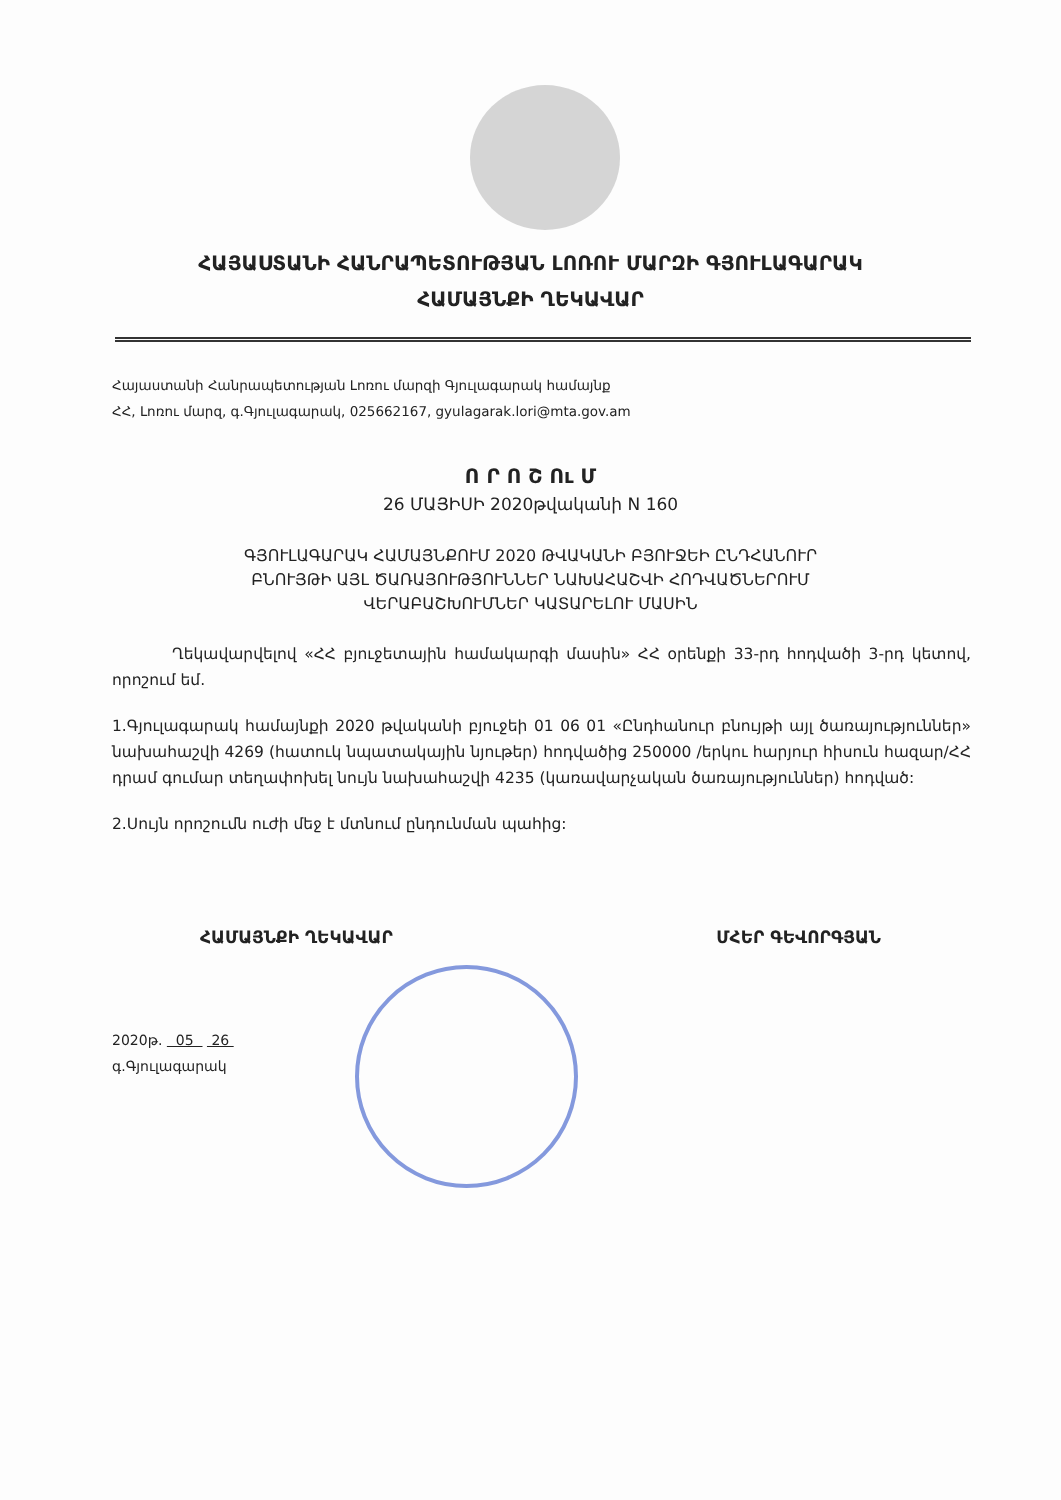ՀԱՅԱՍՏԱՆԻ ՀԱՆՐԱՊԵՏՈՒԹՅԱՆ ԼՈՌՈՒ ՄԱՐԶԻ ԳՅՈՒԼԱԳԱՐԱԿ
ՀԱՄԱՅՆՔԻ ՂԵԿԱՎԱՐ
Հայաստանի Հանրապետության Լոռու մարզի Գյուլագարակ համայնք
ՀՀ, Լոռու մարզ, գ.Գյուլագարակ, 025662167, gyulagarak.lori@mta.gov.am
Ո Ր Ո Շ Ու Մ
26 ՄԱՅԻՍԻ 2020թվականի N 160
ԳՅՈՒԼԱԳԱՐԱԿ ՀԱՄԱՅՆՔՈՒՄ 2020 ԹՎԱԿԱՆԻ ԲՅՈՒՋԵԻ ԸՆԴՀԱՆՈՒՐ
ԲՆՈՒՅԹԻ ԱՅԼ ԾԱՌԱՅՈՒԹՅՈՒՆՆԵՐ ՆԱԽԱՀԱՇՎԻ ՀՈԴՎԱԾՆԵՐՈՒՄ
ՎԵՐԱԲԱՇԽՈՒՄՆԵՐ ԿԱՏԱՐԵԼՈՒ ՄԱՍԻՆ
Ղեկավարվելով «ՀՀ բյուջետային համակարգի մասին» ՀՀ օրենքի 33-րդ հոդվածի 3-րդ կետով, որոշում եմ.
1.Գյուլագարակ համայնքի 2020 թվականի բյուջեի 01 06 01 «Ընդհանուր բնույթի այլ ծառայություններ» նախահաշվի 4269 (հատուկ նպատակային նյութեր) հոդվածից 250000 /երկու հարյուր հիսուն հազար/ՀՀ դրամ գումար տեղափոխել նույն նախահաշվի 4235 (կառավարչական ծառայություններ) հոդված:
2.Սույն որոշումն ուժի մեջ է մտնում ընդունման պահից:
ՀԱՄԱՅՆՔԻ ՂԵԿԱՎԱՐ ՄՀԵՐ ԳԵՎՈՐԳՅԱՆ
2020թ. 05 26
գ.Գյուլագարակ